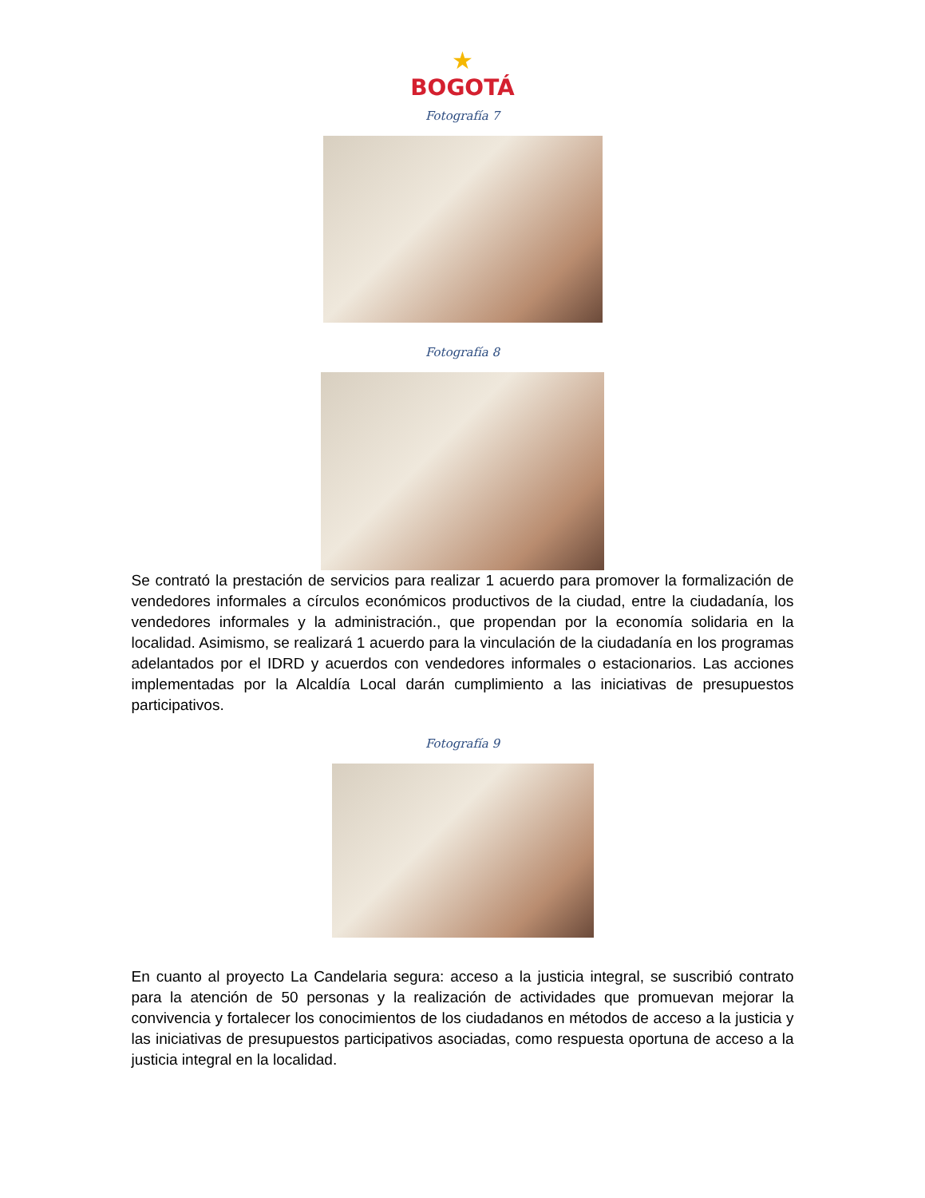★
BOGOTÁ
Fotografía 7
Fotografía 8
Se contrató la prestación de servicios para realizar 1 acuerdo para promover la formalización de vendedores informales a círculos económicos productivos de la ciudad, entre la ciudadanía, los vendedores informales y la administración., que propendan por la economía solidaria en la localidad. Asimismo, se realizará 1 acuerdo para la vinculación de la ciudadanía en los programas adelantados por el IDRD y acuerdos con vendedores informales o estacionarios. Las acciones implementadas por la Alcaldía Local darán cumplimiento a las iniciativas de presupuestos participativos.
Fotografía 9
En cuanto al proyecto La Candelaria segura: acceso a la justicia integral, se suscribió contrato para la atención de 50 personas y la realización de actividades que promuevan mejorar la convivencia y fortalecer los conocimientos de los ciudadanos en métodos de acceso a la justicia y las iniciativas de presupuestos participativos asociadas, como respuesta oportuna de acceso a la justicia integral en la localidad.